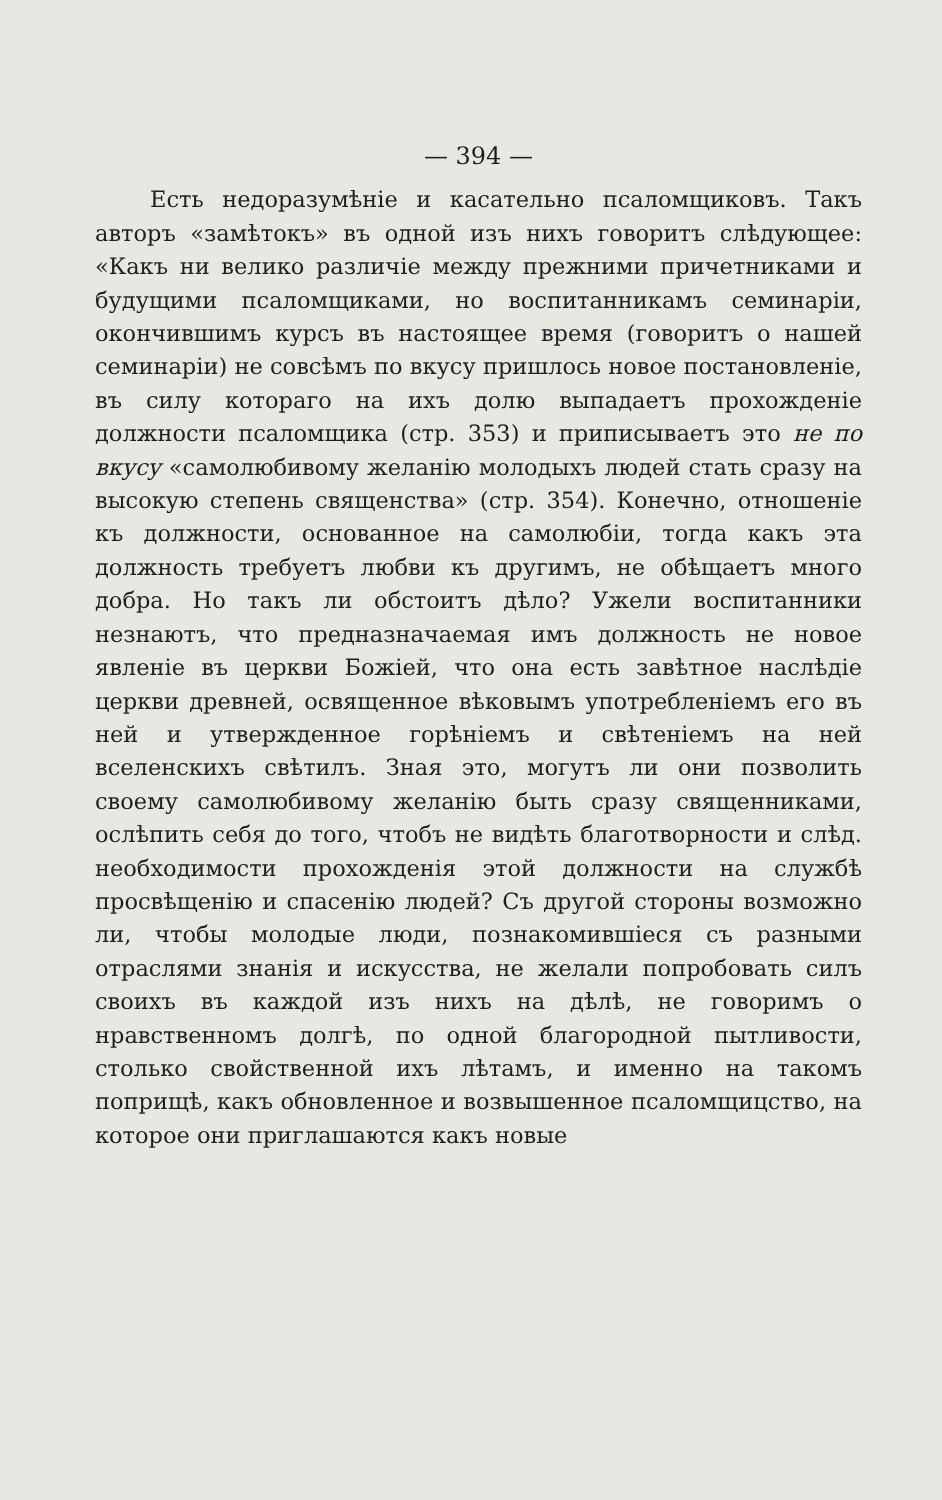— 394 —
Есть недоразумѣніе и касательно псаломщиковъ. Такъ авторъ «замѣтокъ» въ одной изъ нихъ говоритъ слѣдующее: «Какъ ни велико различіе между прежними причетниками и будущими псаломщиками, но воспитанникамъ семинаріи, окончившимъ курсъ въ настоящее время (говоритъ о нашей семинаріи) не совсѣмъ по вкусу пришлось новое постановленіе, въ силу котораго на ихъ долю выпадаетъ прохожденіе должности псаломщика (стр. 353) и приписываетъ это не по вкусу «самолюбивому желанію молодыхъ людей стать сразу на высокую степень священства» (стр. 354). Конечно, отношеніе къ должности, основанное на самолюбіи, тогда какъ эта должность требуетъ любви къ другимъ, не обѣщаетъ много добра. Но такъ ли обстоитъ дѣло? Ужели воспитанники незнаютъ, что предназначаемая имъ должность не новое явленіе въ церкви Божіей, что она есть завѣтное наслѣдіе церкви древней, освященное вѣковымъ употребленіемъ его въ ней и утвержденное горѣніемъ и свѣтеніемъ на ней вселенскихъ свѣтилъ. Зная это, могутъ ли они позволить своему самолюбивому желанію быть сразу священниками, ослѣпить себя до того, чтобъ не видѣть благотворности и слѣд. необходимости прохожденія этой должности на службѣ просвѣщенію и спасенію людей? Съ другой стороны возможно ли, чтобы молодые люди, познакомившіеся съ разными отраслями знанія и искусства, не желали попробовать силъ своихъ въ каждой изъ нихъ на дѣлѣ, не говоримъ о нравственномъ долгѣ, по одной благородной пытливости, столько свойственной ихъ лѣтамъ, и именно на такомъ поприщѣ, какъ обновленное и возвышенное псаломщицство, на которое они приглашаются какъ новые